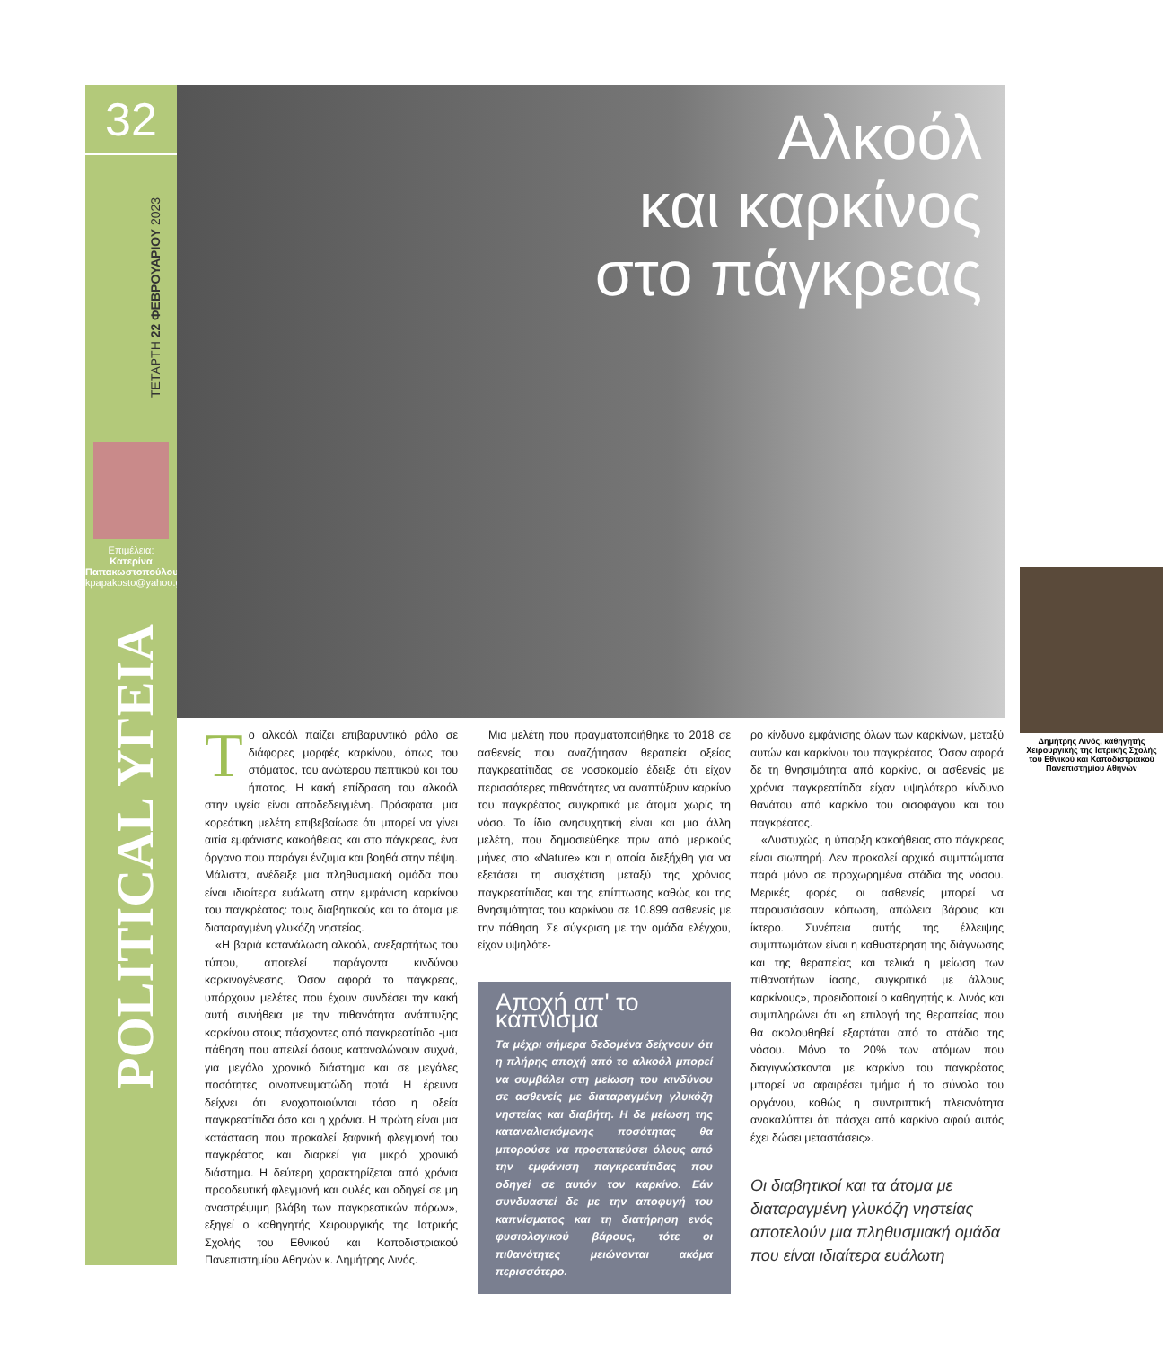32
ΤΕΤΑΡΤΗ 22 ΦΕΒΡΟΥΑΡΙΟΥ 2023
Επιμέλεια:
Κατερίνα Παπακωστοπούλου
kpapakosto@yahoo.gr
POLITICAL ΥΓΕΙΑ
Αλκοόλ
και καρκίνος
στο πάγκρεας
Δημήτρης Λινός, καθηγητής Χειρουργικής της Ιατρικής Σχολής του Εθνικού και Καποδιστριακού Πανεπιστημίου Αθηνών
Το αλκοόλ παίζει επιβαρυντικό ρόλο σε διάφορες μορφές καρκίνου, όπως του στόματος, του ανώτερου πεπτικού και του ήπατος. Η κακή επίδραση του αλκοόλ στην υγεία είναι αποδεδειγμένη. Πρόσφατα, μια κορεάτικη μελέτη επιβεβαίωσε ότι μπορεί να γίνει αιτία εμφάνισης κακοήθειας και στο πάγκρεας, ένα όργανο που παράγει ένζυμα και βοηθά στην πέψη. Μάλιστα, ανέδειξε μια πληθυσμιακή ομάδα που είναι ιδιαίτερα ευάλωτη στην εμφάνιση καρκίνου του παγκρέατος: τους διαβητικούς και τα άτομα με διαταραγμένη γλυκόζη νηστείας.
«Η βαριά κατανάλωση αλκοόλ, ανεξαρτήτως του τύπου, αποτελεί παράγοντα κινδύνου καρκινογένεσης. Όσον αφορά το πάγκρεας, υπάρχουν μελέτες που έχουν συνδέσει την κακή αυτή συνήθεια με την πιθανότητα ανάπτυξης καρκίνου στους πάσχοντες από παγκρεατίτιδα -μια πάθηση που απειλεί όσους καταναλώνουν συχνά, για μεγάλο χρονικό διάστημα και σε μεγάλες ποσότητες οινοπνευματώδη ποτά. Η έρευνα δείχνει ότι ενοχοποιούνται τόσο η οξεία παγκρεατίτιδα όσο και η χρόνια. Η πρώτη είναι μια κατάσταση που προκαλεί ξαφνική φλεγμονή του παγκρέατος και διαρκεί για μικρό χρονικό διάστημα. Η δεύτερη χαρακτηρίζεται από χρόνια προοδευτική φλεγμονή και ουλές και οδηγεί σε μη αναστρέψιμη βλάβη των παγκρεατικών πόρων», εξηγεί ο καθηγητής Χειρουργικής της Ιατρικής Σχολής του Εθνικού και Καποδιστριακού Πανεπιστημίου Αθηνών κ. Δημήτρης Λινός.
Μια μελέτη που πραγματοποιήθηκε το 2018 σε ασθενείς που αναζήτησαν θεραπεία οξείας παγκρεατίτιδας σε νοσοκομείο έδειξε ότι είχαν περισσότερες πιθανότητες να αναπτύξουν καρκίνο του παγκρέατος συγκριτικά με άτομα χωρίς τη νόσο. Το ίδιο ανησυχητική είναι και μια άλλη μελέτη, που δημοσιεύθηκε πριν από μερικούς μήνες στο «Nature» και η οποία διεξήχθη για να εξετάσει τη συσχέτιση μεταξύ της χρόνιας παγκρεατίτιδας και της επίπτωσης καθώς και της θνησιμότητας του καρκίνου σε 10.899 ασθενείς με την πάθηση. Σε σύγκριση με την ομάδα ελέγχου, είχαν υψηλότε-
Αποχή απ' το κάπνισμα
Τα μέχρι σήμερα δεδομένα δείχνουν ότι η πλήρης αποχή από το αλκοόλ μπορεί να συμβάλει στη μείωση του κινδύνου σε ασθενείς με διαταραγμένη γλυκόζη νηστείας και διαβήτη. Η δε μείωση της καταναλισκόμενης ποσότητας θα μπορούσε να προστατεύσει όλους από την εμφάνιση παγκρεατίτιδας που οδηγεί σε αυτόν τον καρκίνο. Εάν συνδυαστεί δε με την αποφυγή του καπνίσματος και τη διατήρηση ενός φυσιολογικού βάρους, τότε οι πιθανότητες μειώνονται ακόμα περισσότερο.
ρο κίνδυνο εμφάνισης όλων των καρκίνων, μεταξύ αυτών και καρκίνου του παγκρέατος. Όσον αφορά δε τη θνησιμότητα από καρκίνο, οι ασθενείς με χρόνια παγκρεατίτιδα είχαν υψηλότερο κίνδυνο θανάτου από καρκίνο του οισοφάγου και του παγκρέατος.
«Δυστυχώς, η ύπαρξη κακοήθειας στο πάγκρεας είναι σιωπηρή. Δεν προκαλεί αρχικά συμπτώματα παρά μόνο σε προχωρημένα στάδια της νόσου. Μερικές φορές, οι ασθενείς μπορεί να παρουσιάσουν κόπωση, απώλεια βάρους και ίκτερο. Συνέπεια αυτής της έλλειψης συμπτωμάτων είναι η καθυστέρηση της διάγνωσης και της θεραπείας και τελικά η μείωση των πιθανοτήτων ίασης, συγκριτικά με άλλους καρκίνους», προειδοποιεί ο καθηγητής κ. Λινός και συμπληρώνει ότι «η επιλογή της θεραπείας που θα ακολουθηθεί εξαρτάται από το στάδιο της νόσου. Μόνο το 20% των ατόμων που διαγιγνώσκονται με καρκίνο του παγκρέατος μπορεί να αφαιρέσει τμήμα ή το σύνολο του οργάνου, καθώς η συντριπτική πλειονότητα ανακαλύπτει ότι πάσχει από καρκίνο αφού αυτός έχει δώσει μεταστάσεις».
Οι διαβητικοί και τα άτομα με διαταραγμένη γλυκόζη νηστείας αποτελούν μια πληθυσμιακή ομάδα που είναι ιδιαίτερα ευάλωτη